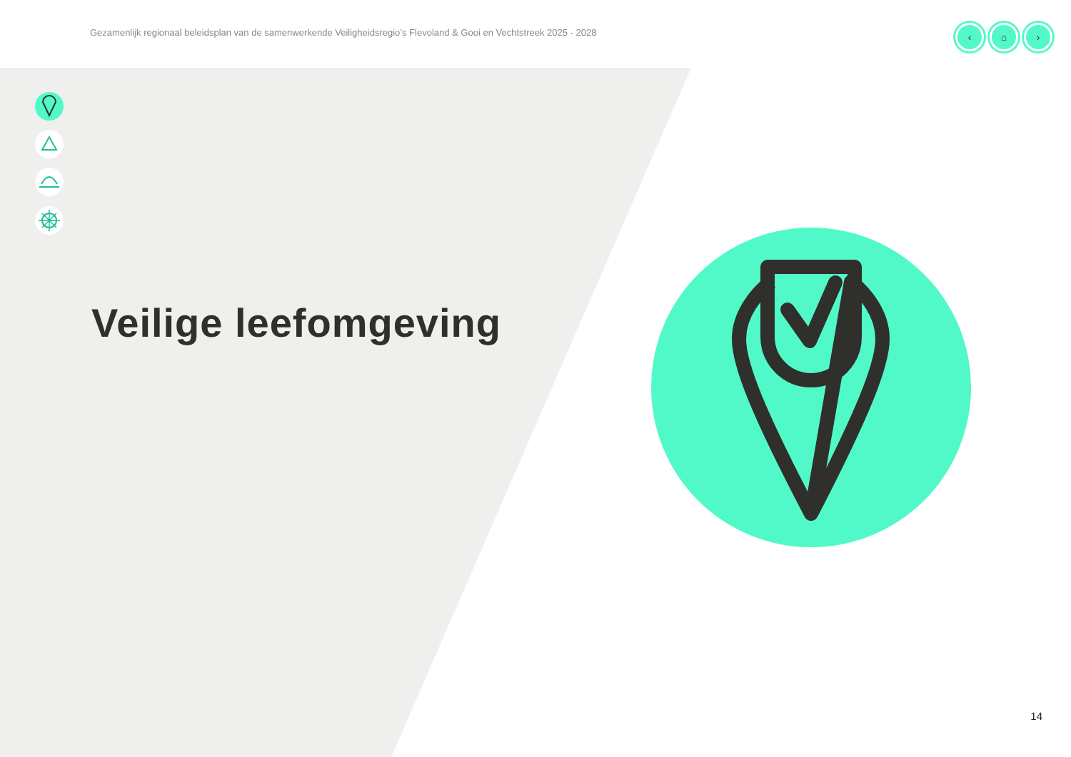Gezamenlijk regionaal beleidsplan van de samenwerkende Veiligheidsregio’s Flevoland & Gooi en Vechtstreek 2025 - 2028
‹ ⌂ ›
Veilige leefomgeving
14